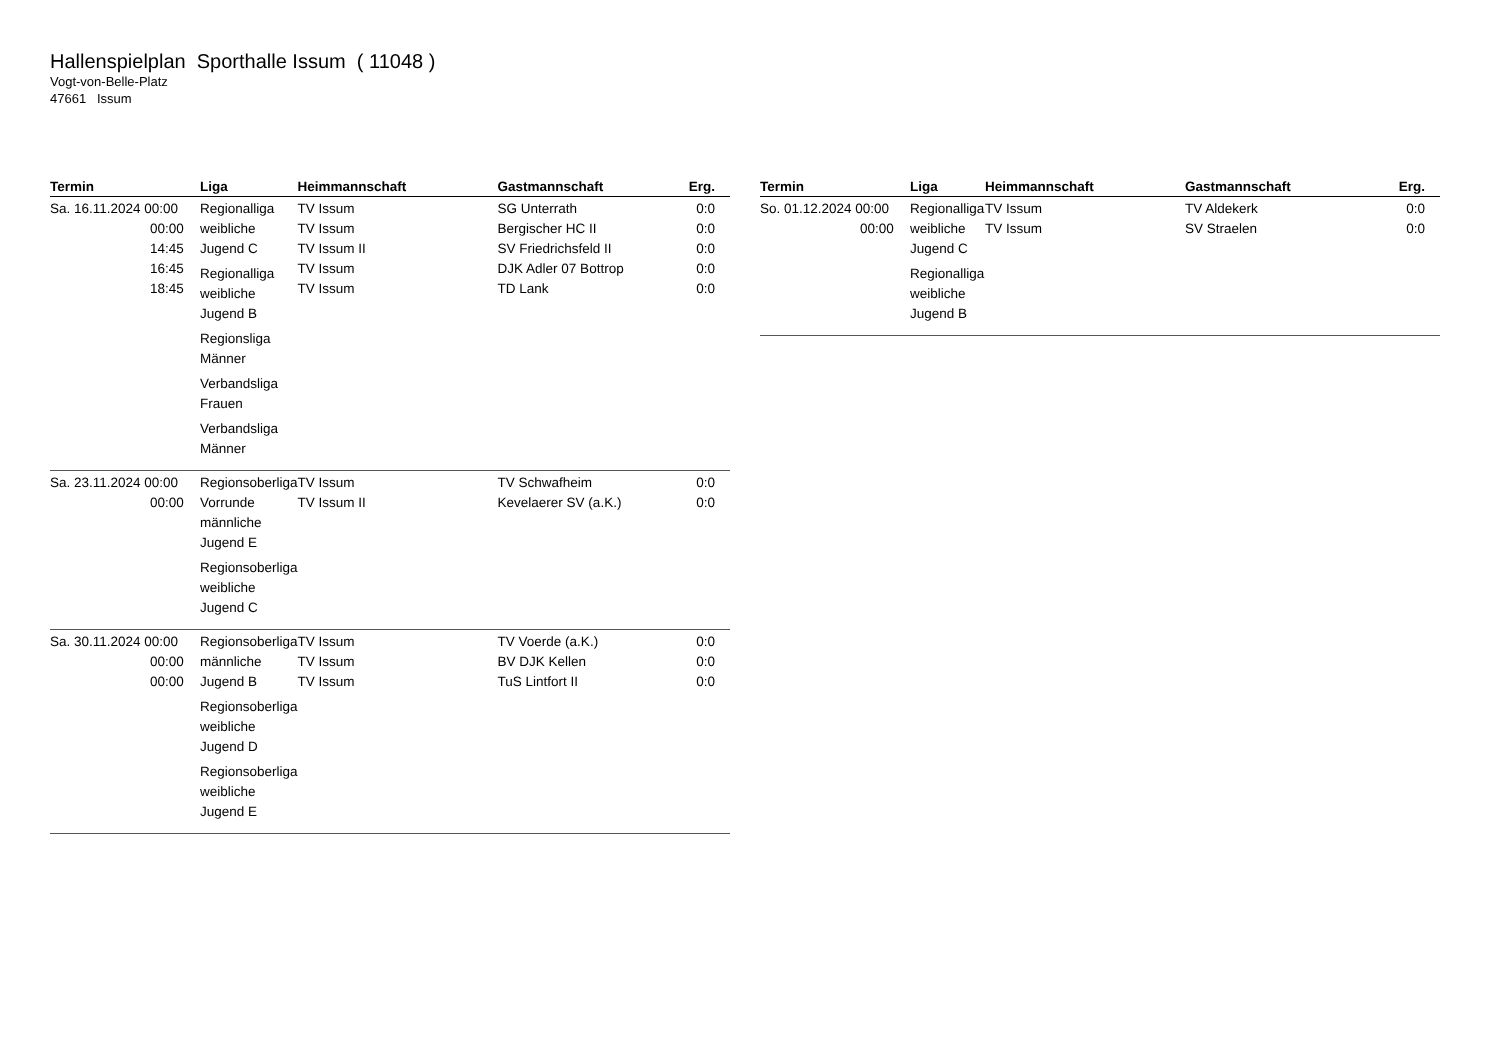Hallenspielplan Sporthalle Issum ( 11048 )
Vogt-von-Belle-Platz
47661 Issum
| Termin | Liga | Heimmannschaft | Gastmannschaft | Erg. |
| --- | --- | --- | --- | --- |
| Sa. 16.11.2024 00:00 00:00 14:45 16:45 18:45 | Regionalliga weibliche Jugend C Regionalliga weibliche Jugend B Regionsliga Männer Verbandsliga Frauen Verbandsliga Männer | TV Issum TV Issum TV Issum II TV Issum TV Issum | SG Unterrath Bergischer HC II SV Friedrichsfeld II DJK Adler 07 Bottrop TD Lank | 0:0 0:0 0:0 0:0 0:0 |
| Sa. 23.11.2024 00:00 00:00 | Regionsoberliga Vorrunde männliche Jugend E Regionsoberliga weibliche Jugend C | TV Issum TV Issum II | TV Schwafheim Kevelaerer SV (a.K.) | 0:0 0:0 |
| Sa. 30.11.2024 00:00 00:00 00:00 | Regionsoberliga männliche Jugend B Regionsoberliga weibliche Jugend D Regionsoberliga weibliche Jugend E | TV Issum TV Issum TV Issum | TV Voerde (a.K.) BV DJK Kellen TuS Lintfort II | 0:0 0:0 0:0 |
| Termin | Liga | Heimmannschaft | Gastmannschaft | Erg. |
| --- | --- | --- | --- | --- |
| So. 01.12.2024 00:00 00:00 | Regionalliga weibliche Jugend C Regionalliga weibliche Jugend B | TV Issum TV Issum | TV Aldekerk SV Straelen | 0:0 0:0 |